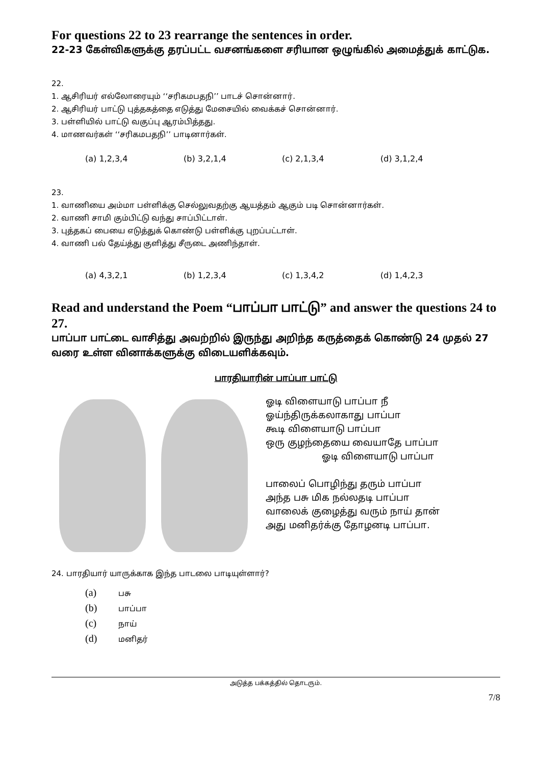For questions 22 to 23 rearrange the sentences in order.
22-23 கேள்விகளுக்கு தரப்பட்ட வசனங்களை சரியான ஒழுங்கில் அமைத்துக் காட்டுக.
22.
1. ஆசிரியர் எல்லோரையும் ‘‘சரிகமபதநி’’ பாடச் சொன்னார்.
2. ஆசிரியர் பாட்டு புத்தகத்தை எடுத்து மேசையில் வைக்கச் சொன்னார்.
3. பள்ளியில் பாட்டு வகுப்பு ஆரம்பித்தது.
4. மாணவர்கள் ‘‘சரிகமபதநி’’ பாடினார்கள்.
(a) 1,2,3,4 (b) 3,2,1,4 (c) 2,1,3,4 (d) 3,1,2,4
23.
1. வாணியை அம்மா பள்ளிக்கு செல்லுவதற்கு ஆயத்தம் ஆகும் படி சொன்னார்கள்.
2. வாணி சாமி கும்பிட்டு வந்து சாப்பிட்டாள்.
3. புத்தகப் பையை எடுத்துக் கொண்டு பள்ளிக்கு புறப்பட்டாள்.
4. வாணி பல் தேய்த்து குளித்து சீருடை அணிந்தாள்.
(a) 4,3,2,1 (b) 1,2,3,4 (c) 1,3,4,2 (d) 1,4,2,3
Read and understand the Poem “பாப்பா பாட்டு” and answer the questions 24 to 27.
பாப்பா பாட்டை வாசித்து அவற்றில் இருந்து அறிந்த கருத்தைக் கொண்டு 24 முதல் 27 வரை உள்ள வினாக்களுக்கு விடையளிக்கவும்.
பாரதியாரின் பாப்பா பாட்டு
ஓடி விளையாடு பாப்பா நீ
ஓய்ந்திருக்கலாகாது பாப்பா
கூடி விளையாடு பாப்பா
ஒரு குழந்தையை வையாதே பாப்பா
ஓடி விளையாடு பாப்பா
பாலைப் பொழிந்து தரும் பாப்பா
அந்த பசு மிக நல்லதடி பாப்பா
வாலைக் குழைத்து வரும் நாய் தான்
அது மனிதர்க்கு தோழனடி பாப்பா.
24. பாரதியார் யாருக்காக இந்த பாடலை பாடியுள்ளார்?
(a) பசு
(b) பாப்பா
(c) நாய்
(d) மனிதர்
அடுத்த பக்கத்தில் தொடரும்.
7/8